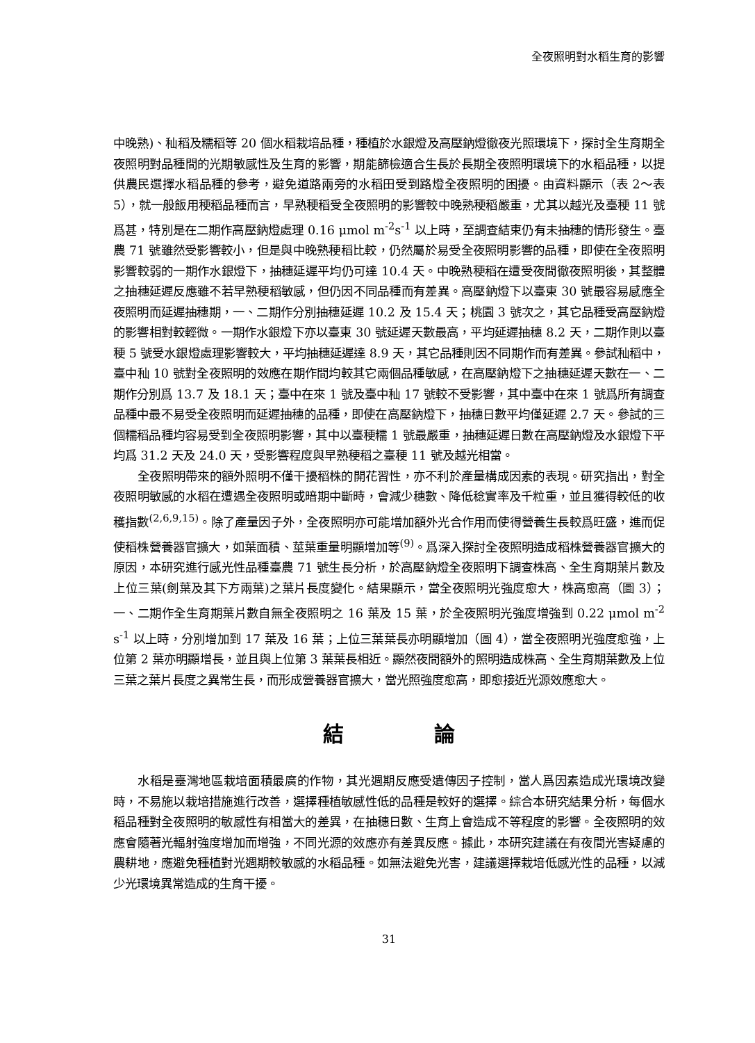全夜照明對水稻生育的影響
中晚熟)、秈稻及糯稻等 20 個水稻栽培品種，種植於水銀燈及高壓鈉燈徹夜光照環境下，探討全生育期全夜照明對品種間的光期敏感性及生育的影響，期能篩檢適合生長於長期全夜照明環境下的水稻品種，以提供農民選擇水稻品種的參考，避免道路兩旁的水稻田受到路燈全夜照明的困擾。由資料顯示（表 2～表 5），就一般飯用稉稻品種而言，早熟稉稻受全夜照明的影響較中晚熟稉稻嚴重，尤其以越光及臺稉 11 號爲甚，特別是在二期作高壓鈉燈處理 0.16 μmol m<sup>-2</sup>s<sup>-1</sup> 以上時，至調查結束仍有未抽穗的情形發生。臺農 71 號雖然受影響較小，但是與中晚熟稉稻比較，仍然屬於易受全夜照明影響的品種，即使在全夜照明影響較弱的一期作水銀燈下，抽穗延遲平均仍可達 10.4 天。中晚熟稉稻在遭受夜間徹夜照明後，其整體之抽穗延遲反應雖不若早熟稉稻敏感，但仍因不同品種而有差異。高壓鈉燈下以臺東 30 號最容易感應全夜照明而延遲抽穗期，一、二期作分別抽穗延遲 10.2 及 15.4 天；桃園 3 號次之，其它品種受高壓鈉燈的影響相對較輕微。一期作水銀燈下亦以臺東 30 號延遲天數最高，平均延遲抽穗 8.2 天，二期作則以臺稉 5 號受水銀燈處理影響較大，平均抽穗延遲達 8.9 天，其它品種則因不同期作而有差異。參試秈稻中，臺中秈 10 號對全夜照明的效應在期作間均較其它兩個品種敏感，在高壓鈉燈下之抽穗延遲天數在一、二期作分別爲 13.7 及 18.1 天；臺中在來 1 號及臺中秈 17 號較不受影響，其中臺中在來 1 號爲所有調查品種中最不易受全夜照明而延遲抽穗的品種，即使在高壓鈉燈下，抽穗日數平均僅延遲 2.7 天。參試的三個糯稻品種均容易受到全夜照明影響，其中以臺稉糯 1 號最嚴重，抽穗延遲日數在高壓鈉燈及水銀燈下平均爲 31.2 天及 24.0 天，受影響程度與早熟稉稻之臺稉 11 號及越光相當。
全夜照明帶來的額外照明不僅干擾稻株的開花習性，亦不利於產量構成因素的表現。研究指出，對全夜照明敏感的水稻在遭遇全夜照明或暗期中斷時，會減少穗數、降低稔實率及千粒重，並且獲得較低的收穫指數<sup>(2,6,9,15)</sup>。除了產量因子外，全夜照明亦可能增加額外光合作用而使得營養生長較爲旺盛，進而促使稻株營養器官擴大，如葉面積、莖葉重量明顯增加等<sup>(9)</sup>。爲深入探討全夜照明造成稻株營養器官擴大的原因，本研究進行感光性品種臺農 71 號生長分析，於高壓鈉燈全夜照明下調查株高、全生育期葉片數及上位三葉(劍葉及其下方兩葉)之葉片長度變化。結果顯示，當全夜照明光強度愈大，株高愈高（圖 3）；一、二期作全生育期葉片數自無全夜照明之 16 葉及 15 葉，於全夜照明光強度增強到 0.22 μmol m<sup>-2</sup> s<sup>-1</sup> 以上時，分別增加到 17 葉及 16 葉；上位三葉葉長亦明顯增加（圖 4），當全夜照明光強度愈強，上位第 2 葉亦明顯增長，並且與上位第 3 葉葉長相近。顯然夜間額外的照明造成株高、全生育期葉數及上位三葉之葉片長度之異常生長，而形成營養器官擴大，當光照強度愈高，即愈接近光源效應愈大。
結 論
水稻是臺灣地區栽培面積最廣的作物，其光週期反應受遺傳因子控制，當人爲因素造成光環境改變時，不易施以栽培措施進行改善，選擇種植敏感性低的品種是較好的選擇。綜合本研究結果分析，每個水稻品種對全夜照明的敏感性有相當大的差異，在抽穗日數、生育上會造成不等程度的影響。全夜照明的效應會隨著光輻射強度增加而增強，不同光源的效應亦有差異反應。據此，本研究建議在有夜間光害疑慮的農耕地，應避免種植對光週期較敏感的水稻品種。如無法避免光害，建議選擇栽培低感光性的品種，以減少光環境異常造成的生育干擾。
31